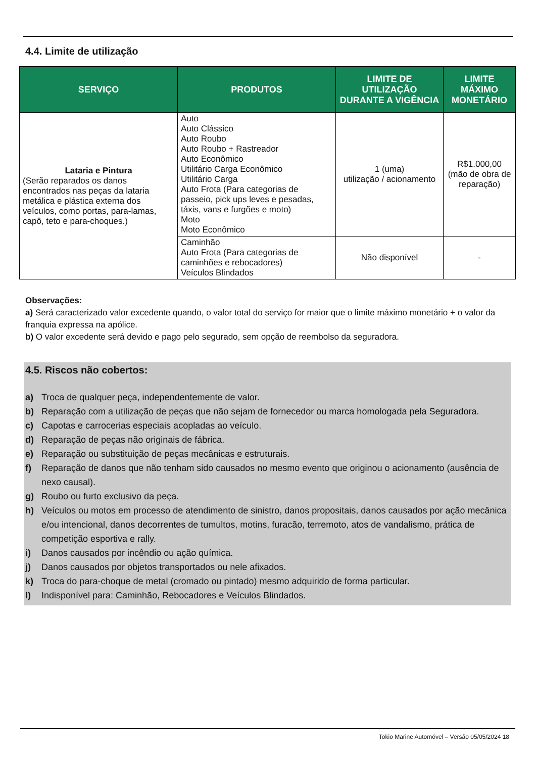4.4. Limite de utilização
| SERVIÇO | PRODUTOS | LIMITE DE UTILIZAÇÃO DURANTE A VIGÊNCIA | LIMITE MÁXIMO MONETÁRIO |
| --- | --- | --- | --- |
| Lataria e Pintura (Serão reparados os danos encontrados nas peças da lataria metálica e plástica externa dos veículos, como portas, para-lamas, capô, teto e para-choques.) | Auto Auto Clássico Auto Roubo Auto Roubo + Rastreador Auto Econômico Utilitário Carga Econômico Utilitário Carga Auto Frota (Para categorias de passeio, pick ups leves e pesadas, táxis, vans e furgões e moto) Moto Moto Econômico | 1 (uma) utilização / acionamento | R$1.000,00 (mão de obra de reparação) |
| | Caminhão Auto Frota (Para categorias de caminhões e rebocadores) Veículos Blindados | Não disponível | - |
Observações:
a) Será caracterizado valor excedente quando, o valor total do serviço for maior que o limite máximo monetário + o valor da franquia expressa na apólice.
b) O valor excedente será devido e pago pelo segurado, sem opção de reembolso da seguradora.
4.5. Riscos não cobertos:
a) Troca de qualquer peça, independentemente de valor.
b) Reparação com a utilização de peças que não sejam de fornecedor ou marca homologada pela Seguradora.
c) Capotas e carrocerias especiais acopladas ao veículo.
d) Reparação de peças não originais de fábrica.
e) Reparação ou substituição de peças mecânicas e estruturais.
f) Reparação de danos que não tenham sido causados no mesmo evento que originou o acionamento (ausência de nexo causal).
g) Roubo ou furto exclusivo da peça.
h) Veículos ou motos em processo de atendimento de sinistro, danos propositais, danos causados por ação mecânica e/ou intencional, danos decorrentes de tumultos, motins, furacão, terremoto, atos de vandalismo, prática de competição esportiva e rally.
i) Danos causados por incêndio ou ação química.
j) Danos causados por objetos transportados ou nele afixados.
k) Troca do para-choque de metal (cromado ou pintado) mesmo adquirido de forma particular.
l) Indisponível para: Caminhão, Rebocadores e Veículos Blindados.
Tokio Marine Automóvel – Versão 05/05/2024 18